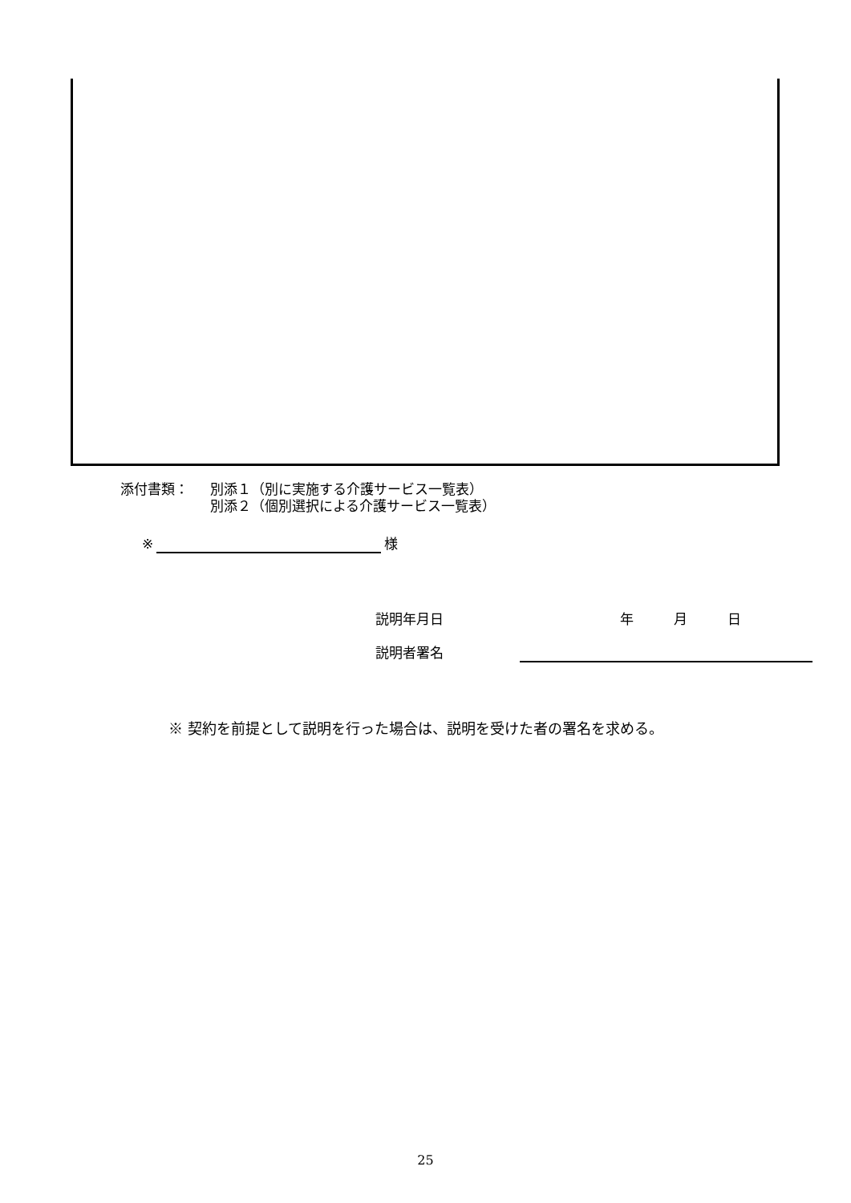添付書類： 別添１（別に実施する介護サービス一覧表）
別添２（個別選択による介護サービス一覧表）
※ 様
説明年月日 年 月 日
説明者署名
※ 契約を前提として説明を行った場合は、説明を受けた者の署名を求める。
25